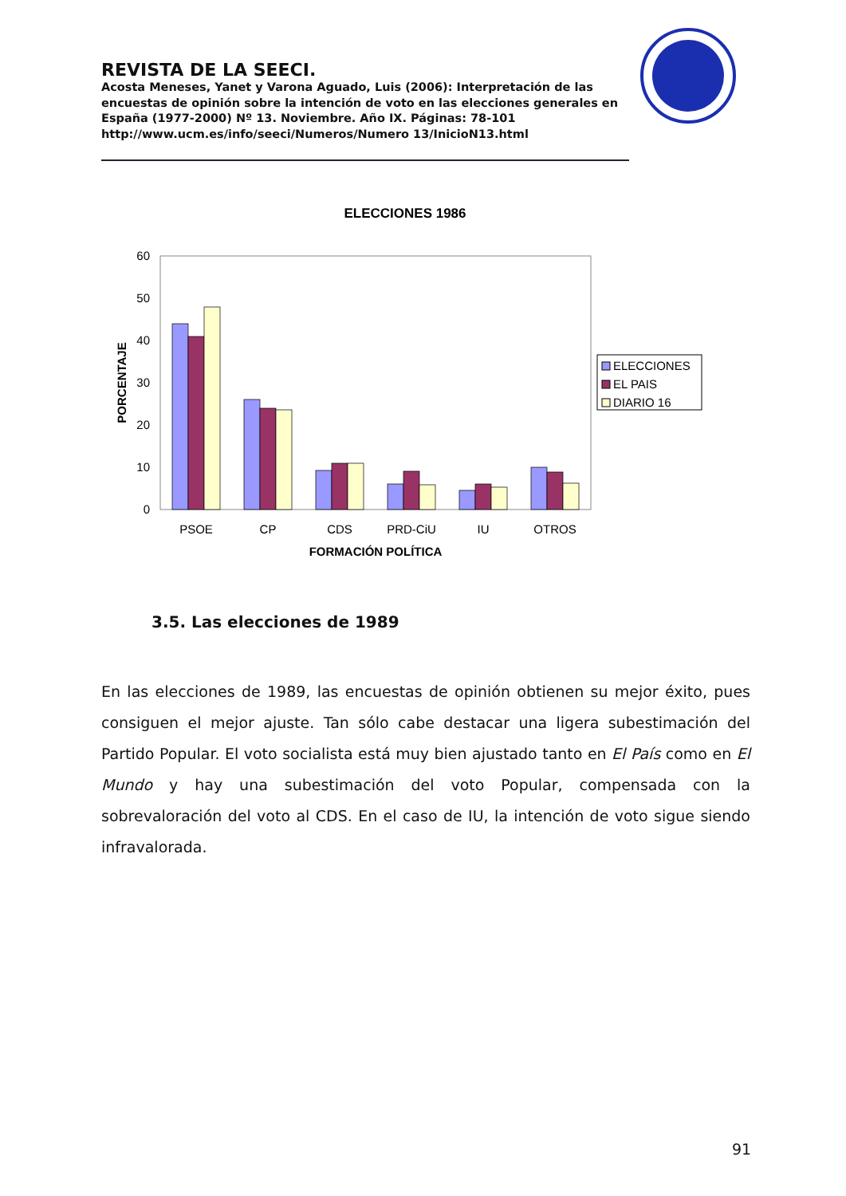REVISTA DE LA SEECI.
Acosta Meneses, Yanet y Varona Aguado, Luis (2006): Interpretación de las encuestas de opinión sobre la intención de voto en las elecciones generales en España (1977-2000) Nº 13. Noviembre. Año IX. Páginas: 78-101 http://www.ucm.es/info/seeci/Numeros/Numero 13/InicioN13.html
ELECCIONES 1986
60
50
40
30
20
10
0
PORCENTAJE
PSOE
CP
CDS
PRD-CiU
IU
OTROS
FORMACIÓN POLÍTICA
ELECCIONES
EL PAIS
DIARIO 16
3.5. Las elecciones de 1989
En las elecciones de 1989, las encuestas de opinión obtienen su mejor éxito, pues consiguen el mejor ajuste. Tan sólo cabe destacar una ligera subestimación del Partido Popular. El voto socialista está muy bien ajustado tanto en El País como en El Mundo y hay una subestimación del voto Popular, compensada con la sobrevaloración del voto al CDS. En el caso de IU, la intención de voto sigue siendo infravalorada.
91